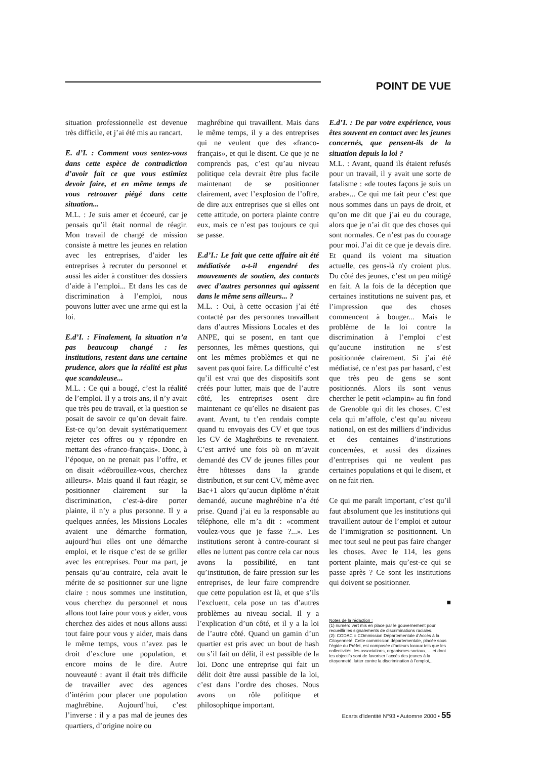POINT DE VUE
situation professionnelle est devenue très difficile, et j’ai été mis au rancart.
E. d’I. : Comment vous sentez-vous dans cette espèce de contradiction d’avoir fait ce que vous estimiez devoir faire, et en même temps de vous retrouver piégé dans cette situation...
M.L. : Je suis amer et écoeuré, car je pensais qu’il était normal de réagir. Mon travail de chargé de mission consiste à mettre les jeunes en relation avec les entreprises, d’aider les entreprises à recruter du personnel et aussi les aider à constituer des dossiers d’aide à l’emploi... Et dans les cas de discrimination à l’emploi, nous pouvons lutter avec une arme qui est la loi.
E.d’I. : Finalement, la situation n’a pas beaucoup changé : les institutions, restent dans une certaine prudence, alors que la réalité est plus que scandaleuse...
M.L. : Ce qui a bougé, c’est la réalité de l’emploi. Il y a trois ans, il n’y avait que très peu de travail, et la question se posait de savoir ce qu’on devait faire. Est-ce qu’on devait systématiquement rejeter ces offres ou y répondre en mettant des «franco-français». Donc, à l’époque, on ne prenait pas l’offre, et on disait «débrouillez-vous, cherchez ailleurs». Mais quand il faut réagir, se positionner clairement sur la discrimination, c’est-à-dire porter plainte, il n’y a plus personne. Il y a quelques années, les Missions Locales avaient une démarche formation, aujourd’hui elles ont une démarche emploi, et le risque c’est de se griller avec les entreprises. Pour ma part, je pensais qu’au contraire, cela avait le mérite de se positionner sur une ligne claire : nous sommes une institution, vous cherchez du personnel et nous allons tout faire pour vous y aider, vous cherchez des aides et nous allons aussi tout faire pour vous y aider, mais dans le même temps, vous n’avez pas le droit d’exclure une population, et encore moins de le dire. Autre nouveauté : avant il était très difficile de travailler avec des agences d’intérim pour placer une population maghrébine. Aujourd’hui, c’est l’inverse : il y a pas mal de jeunes des quartiers, d’origine noire ou
maghrébine qui travaillent. Mais dans le même temps, il y a des entreprises qui ne veulent que des «franco-français», et qui le disent. Ce que je ne comprends pas, c’est qu’au niveau politique cela devrait être plus facile maintenant de se positionner clairement, avec l’explosion de l’offre, de dire aux entreprises que si elles ont cette attitude, on portera plainte contre eux, mais ce n’est pas toujours ce qui se passe.
E.d’I.: Le fait que cette affaire ait été médiatisée a-t-il engendré des mouvements de soutien, des contacts avec d’autres personnes qui agissent dans le même sens ailleurs... ?
M.L. : Oui, à cette occasion j’ai été contacté par des personnes travaillant dans d’autres Missions Locales et des ANPE, qui se posent, en tant que personnes, les mêmes questions, qui ont les mêmes problèmes et qui ne savent pas quoi faire. La difficulté c’est qu’il est vrai que des dispositifs sont créés pour lutter, mais que de l’autre côté, les entreprises osent dire maintenant ce qu’elles ne disaient pas avant. Avant, tu t’en rendais compte quand tu envoyais des CV et que tous les CV de Maghrébins te revenaient. C’est arrivé une fois où on m’avait demandé des CV de jeunes filles pour être hôtesses dans la grande distribution, et sur cent CV, même avec Bac+1 alors qu’aucun diplôme n’était demandé, aucune maghrébine n’a été prise. Quand j’ai eu la responsable au téléphone, elle m’a dit : «comment voulez-vous que je fasse ?...». Les institutions seront à contre-courant si elles ne luttent pas contre cela car nous avons la possibilité, en tant qu’institution, de faire pression sur les entreprises, de leur faire comprendre que cette population est là, et que s’ils l’excluent, cela pose un tas d’autres problèmes au niveau social. Il y a l’explication d’un côté, et il y a la loi de l’autre côté. Quand un gamin d’un quartier est pris avec un bout de hash ou s’il fait un délit, il est passible de la loi. Donc une entreprise qui fait un délit doit être aussi passible de la loi, c’est dans l’ordre des choses. Nous avons un rôle politique et philosophique important.
E.d’I. : De par votre expérience, vous êtes souvent en contact avec les jeunes concernés, que pensent-ils de la situation depuis la loi ?
M.L. : Avant, quand ils étaient refusés pour un travail, il y avait une sorte de fatalisme : «de toutes façons je suis un arabe»... Ce qui me fait peur c’est que nous sommes dans un pays de droit, et qu’on me dit que j’ai eu du courage, alors que je n’ai dit que des choses qui sont normales. Ce n’est pas du courage pour moi. J’ai dit ce que je devais dire. Et quand ils voient ma situation actuelle, ces gens-là n'y croient plus. Du côté des jeunes, c’est un peu mitigé en fait. A la fois de la déception que certaines institutions ne suivent pas, et l’impression que des choses commencent à bouger... Mais le problème de la loi contre la discrimination à l’emploi c’est qu’aucune institution ne s’est positionnée clairement. Si j’ai été médiatisé, ce n’est pas par hasard, c’est que très peu de gens se sont positionnés. Alors ils sont venus chercher le petit «clampin» au fin fond de Grenoble qui dit les choses. C’est cela qui m’affole, c’est qu’au niveau national, on est des milliers d’individus et des centaines d’institutions concernées, et aussi des dizaines d’entreprises qui ne veulent pas certaines populations et qui le disent, et on ne fait rien.
Ce qui me paraît important, c’est qu’il faut absolument que les institutions qui travaillent autour de l’emploi et autour de l’immigration se positionnent. Un mec tout seul ne peut pas faire changer les choses. Avec le 114, les gens portent plainte, mais qu’est-ce qui se passe après ? Ce sont les institutions qui doivent se positionner.
■
Notes de la rédaction :
(1) numéro vert mis en place par le gouvernement pour recueillir les signalements de discriminations raciales.
(2): CODAC = COmmission Départementale d’Accès à la Citoyenneté. Cette commission départementale, placée sous l’égide du Préfet, est composée d’acteurs locaux tels que les collectivités, les associations, organismes sociaux, ... et dont les objectifs sont de favoriser l’accès des jeunes à la citoyenneté, lutter contre la discrimination à l’emploi,...
Ecarts d'identité N°93 ▪ Automne 2000 ▪ 55